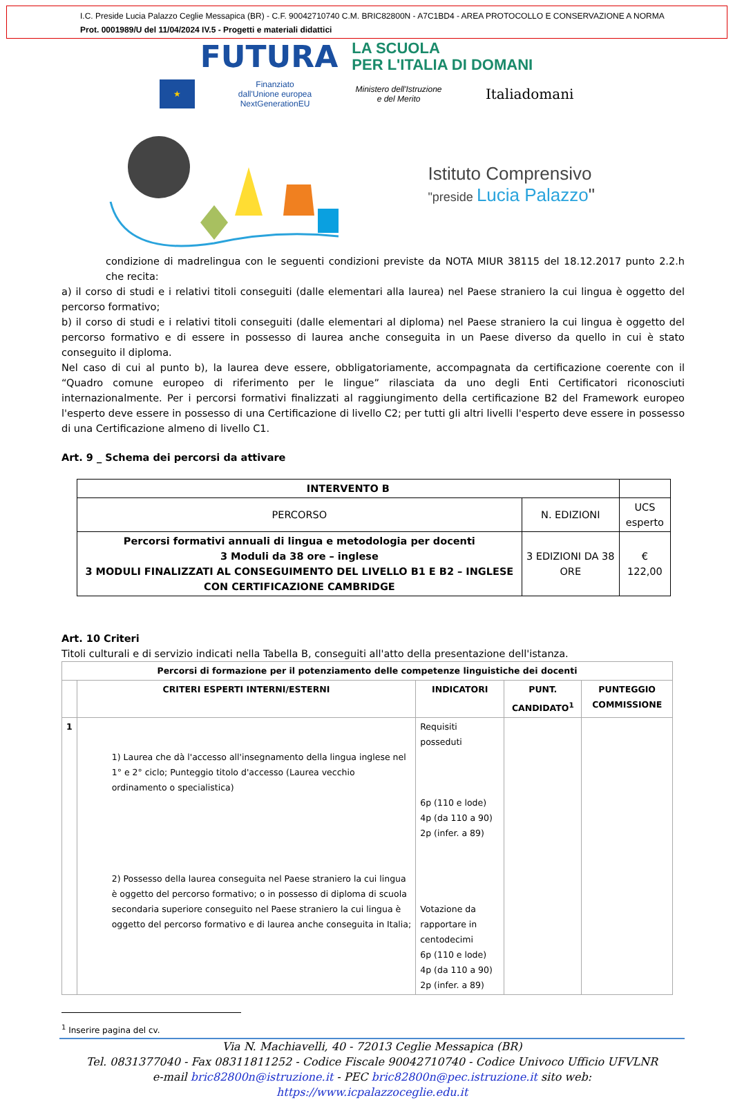I.C. Preside Lucia Palazzo Ceglie Messapica (BR) - C.F. 90042710740 C.M. BRIC82800N - A7C1BD4 - AREA PROTOCOLLO E CONSERVAZIONE A NORMA
Prot. 0001989/U del 11/04/2024 IV.5 - Progetti e materiali didattici
FUTURA LA SCUOLA
PER L'ITALIA DI DOMANI
★ Finanziato
dall'Unione europea
NextGenerationEU Ministero dell'Istruzione
e del Merito Italiadomani
Istituto Comprensivo
"preside Lucia Palazzo"
condizione di madrelingua con le seguenti condizioni previste da NOTA MIUR 38115 del 18.12.2017 punto 2.2.h che recita:
a) il corso di studi e i relativi titoli conseguiti (dalle elementari alla laurea) nel Paese straniero la cui lingua è oggetto del percorso formativo;
b) il corso di studi e i relativi titoli conseguiti (dalle elementari al diploma) nel Paese straniero la cui lingua è oggetto del percorso formativo e di essere in possesso di laurea anche conseguita in un Paese diverso da quello in cui è stato conseguito il diploma.
Nel caso di cui al punto b), la laurea deve essere, obbligatoriamente, accompagnata da certificazione coerente con il “Quadro comune europeo di riferimento per le lingue” rilasciata da uno degli Enti Certificatori riconosciuti internazionalmente. Per i percorsi formativi finalizzati al raggiungimento della certificazione B2 del Framework europeo l'esperto deve essere in possesso di una Certificazione di livello C2; per tutti gli altri livelli l'esperto deve essere in possesso di una Certificazione almeno di livello C1.
Art. 9 _ Schema dei percorsi da attivare
| INTERVENTO B | | |
| --- | --- | --- |
| PERCORSO | N. EDIZIONI | UCS esperto |
| Percorsi formativi annuali di lingua e metodologia per docenti 3 Moduli da 38 ore – inglese 3 MODULI FINALIZZATI AL CONSEGUIMENTO DEL LIVELLO B1 E B2 – INGLESE CON CERTIFICAZIONE CAMBRIDGE | 3 EDIZIONI DA 38 ORE | € 122,00 |
Art. 10 Criteri
Titoli culturali e di servizio indicati nella Tabella B, conseguiti all'atto della presentazione dell'istanza.
| Percorsi di formazione per il potenziamento delle competenze linguistiche dei docenti | | | | |
| --- | --- | --- | --- | --- |
| | CRITERI ESPERTI INTERNI/ESTERNI | INDICATORI | PUNT. CANDIDATO<sup>1</sup> | PUNTEGGIO COMMISSIONE |
| 1 | 1) Laurea che dà l'accesso all'insegnamento della lingua inglese nel 1° e 2° ciclo; Punteggio titolo d'accesso (Laurea vecchio ordinamento o specialistica) 2) Possesso della laurea conseguita nel Paese straniero la cui lingua è oggetto del percorso formativo; o in possesso di diploma di scuola secondaria superiore conseguito nel Paese straniero la cui lingua è oggetto del percorso formativo e di laurea anche conseguita in Italia; | Requisiti posseduti 6p (110 e lode) 4p (da 110 a 90) 2p (infer. a 89) Votazione da rapportare in centodecimi 6p (110 e lode) 4p (da 110 a 90) 2p (infer. a 89) | | |
<sup>1</sup> Inserire pagina del cv.
Via N. Machiavelli, 40 - 72013 Ceglie Messapica (BR)
Tel. 0831377040 - Fax 08311811252 - Codice Fiscale 90042710740 - Codice Univoco Ufficio UFVLNR
e-mail bric82800n@istruzione.it - PEC bric82800n@pec.istruzione.it sito web: https://www.icpalazzoceglie.edu.it